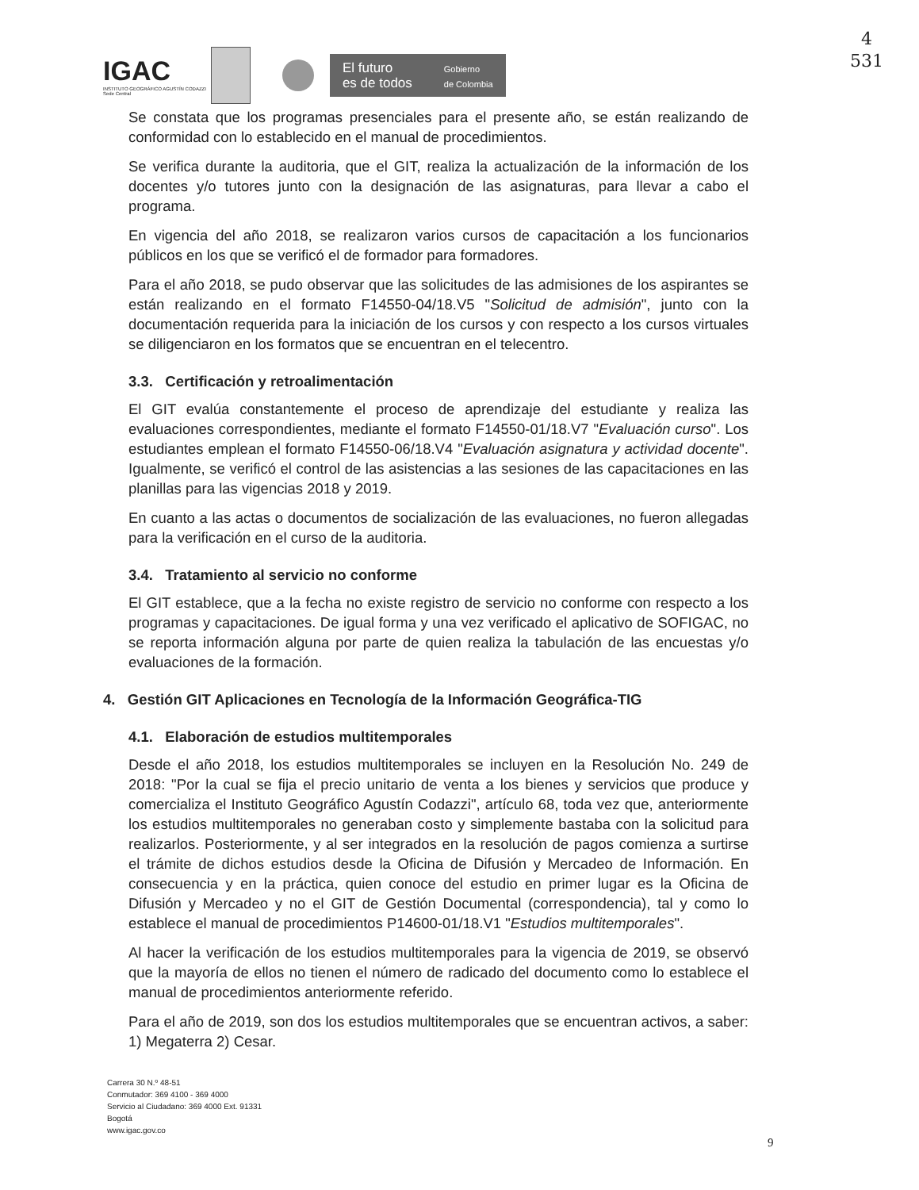4
531
IGAC
INSTITUTO GEOGRÁFICO AGUSTÍN CODAZZI
Sede Central
El futuro
es de todos
Gobierno
de Colombia
Se constata que los programas presenciales para el presente año, se están realizando de conformidad con lo establecido en el manual de procedimientos.
Se verifica durante la auditoria, que el GIT, realiza la actualización de la información de los docentes y/o tutores junto con la designación de las asignaturas, para llevar a cabo el programa.
En vigencia del año 2018, se realizaron varios cursos de capacitación a los funcionarios públicos en los que se verificó el de formador para formadores.
Para el año 2018, se pudo observar que las solicitudes de las admisiones de los aspirantes se están realizando en el formato F14550-04/18.V5 "Solicitud de admisión", junto con la documentación requerida para la iniciación de los cursos y con respecto a los cursos virtuales se diligenciaron en los formatos que se encuentran en el telecentro.
3.3. Certificación y retroalimentación
El GIT evalúa constantemente el proceso de aprendizaje del estudiante y realiza las evaluaciones correspondientes, mediante el formato F14550-01/18.V7 "Evaluación curso". Los estudiantes emplean el formato F14550-06/18.V4 "Evaluación asignatura y actividad docente". Igualmente, se verificó el control de las asistencias a las sesiones de las capacitaciones en las planillas para las vigencias 2018 y 2019.
En cuanto a las actas o documentos de socialización de las evaluaciones, no fueron allegadas para la verificación en el curso de la auditoria.
3.4. Tratamiento al servicio no conforme
El GIT establece, que a la fecha no existe registro de servicio no conforme con respecto a los programas y capacitaciones. De igual forma y una vez verificado el aplicativo de SOFIGAC, no se reporta información alguna por parte de quien realiza la tabulación de las encuestas y/o evaluaciones de la formación.
4. Gestión GIT Aplicaciones en Tecnología de la Información Geográfica-TIG
4.1. Elaboración de estudios multitemporales
Desde el año 2018, los estudios multitemporales se incluyen en la Resolución No. 249 de 2018: "Por la cual se fija el precio unitario de venta a los bienes y servicios que produce y comercializa el Instituto Geográfico Agustín Codazzi", artículo 68, toda vez que, anteriormente los estudios multitemporales no generaban costo y simplemente bastaba con la solicitud para realizarlos. Posteriormente, y al ser integrados en la resolución de pagos comienza a surtirse el trámite de dichos estudios desde la Oficina de Difusión y Mercadeo de Información. En consecuencia y en la práctica, quien conoce del estudio en primer lugar es la Oficina de Difusión y Mercadeo y no el GIT de Gestión Documental (correspondencia), tal y como lo establece el manual de procedimientos P14600-01/18.V1 "Estudios multitemporales".
Al hacer la verificación de los estudios multitemporales para la vigencia de 2019, se observó que la mayoría de ellos no tienen el número de radicado del documento como lo establece el manual de procedimientos anteriormente referido.
Para el año de 2019, son dos los estudios multitemporales que se encuentran activos, a saber: 1) Megaterra 2) Cesar.
Carrera 30 N.º 48-51
Conmutador: 369 4100 - 369 4000
Servicio al Ciudadano: 369 4000 Ext. 91331
Bogotá
www.igac.gov.co
9